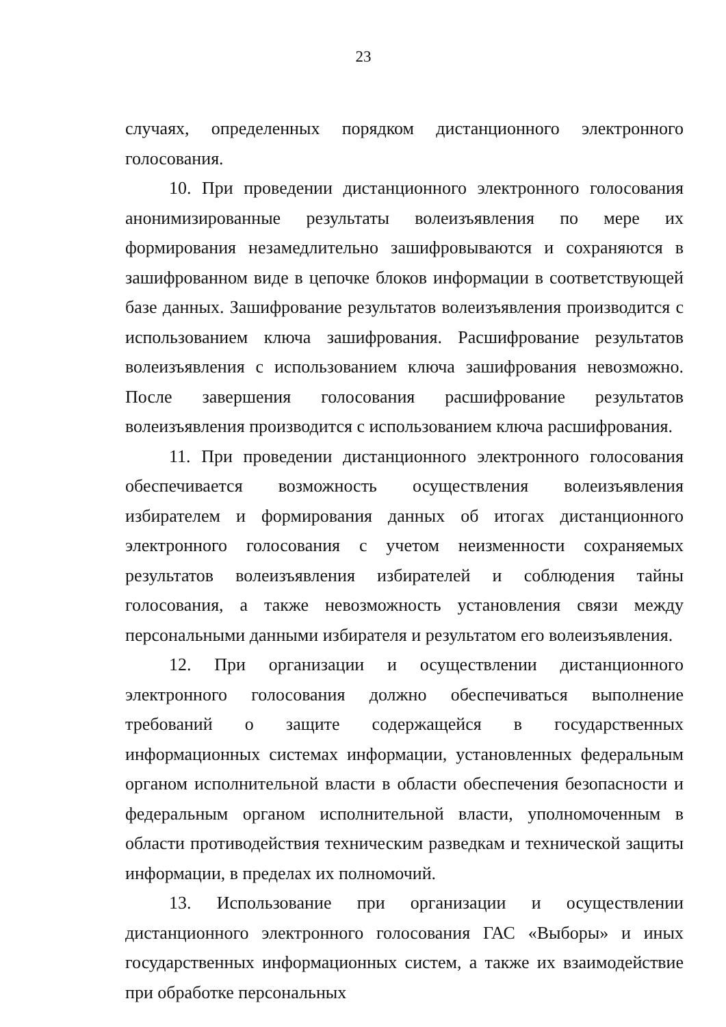23
случаях, определенных порядком дистанционного электронного голосования.
10. При проведении дистанционного электронного голосования анонимизированные результаты волеизъявления по мере их формирования незамедлительно зашифровываются и сохраняются в зашифрованном виде в цепочке блоков информации в соответствующей базе данных. Зашифрование результатов волеизъявления производится с использованием ключа зашифрования. Расшифрование результатов волеизъявления с использованием ключа зашифрования невозможно. После завершения голосования расшифрование результатов волеизъявления производится с использованием ключа расшифрования.
11. При проведении дистанционного электронного голосования обеспечивается возможность осуществления волеизъявления избирателем и формирования данных об итогах дистанционного электронного голосования с учетом неизменности сохраняемых результатов волеизъявления избирателей и соблюдения тайны голосования, а также невозможность установления связи между персональными данными избирателя и результатом его волеизъявления.
12. При организации и осуществлении дистанционного электронного голосования должно обеспечиваться выполнение требований о защите содержащейся в государственных информационных системах информации, установленных федеральным органом исполнительной власти в области обеспечения безопасности и федеральным органом исполнительной власти, уполномоченным в области противодействия техническим разведкам и технической защиты информации, в пределах их полномочий.
13. Использование при организации и осуществлении дистанционного электронного голосования ГАС «Выборы» и иных государственных информационных систем, а также их взаимодействие при обработке персональных